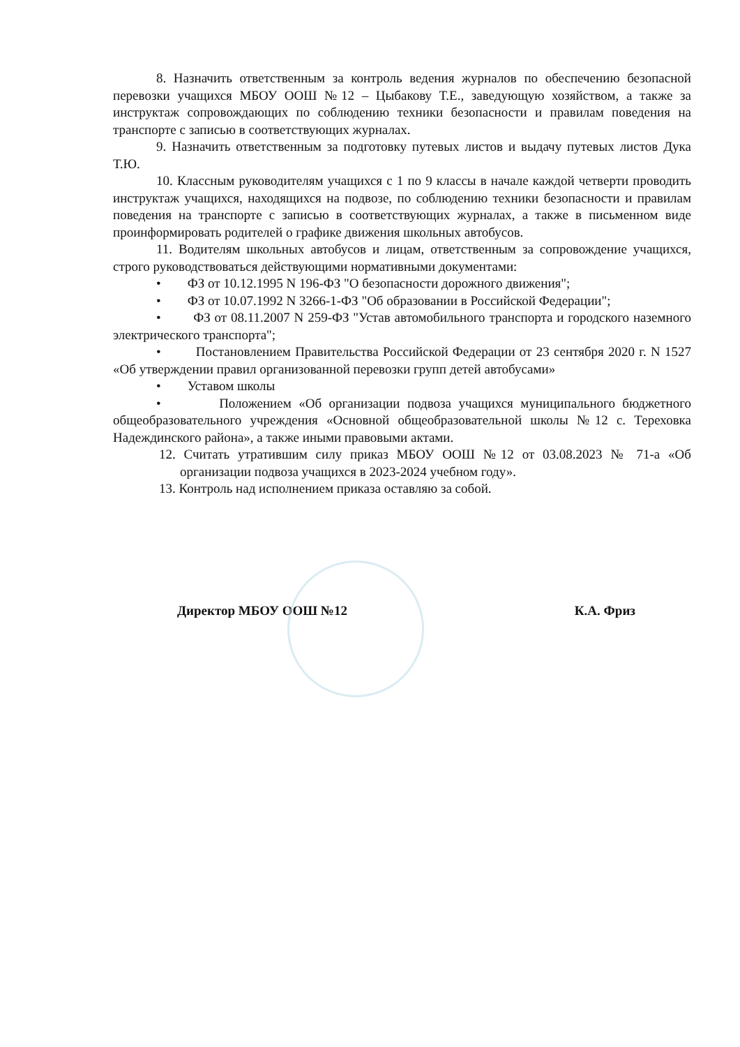8. Назначить ответственным за контроль ведения журналов по обеспечению безопасной перевозки учащихся МБОУ ООШ №12 – Цыбакову Т.Е., заведующую хозяйством, а также за инструктаж сопровождающих по соблюдению техники безопасности и правилам поведения на транспорте с записью в соответствующих журналах.
9. Назначить ответственным за подготовку путевых листов и выдачу путевых листов Дука Т.Ю.
10. Классным руководителям учащихся с 1 по 9 классы в начале каждой четверти проводить инструктаж учащихся, находящихся на подвозе, по соблюдению техники безопасности и правилам поведения на транспорте с записью в соответствующих журналах, а также в письменном виде проинформировать родителей о графике движения школьных автобусов.
11. Водителям школьных автобусов и лицам, ответственным за сопровождение учащихся, строго руководствоваться действующими нормативными документами:
• ФЗ от 10.12.1995 N 196-ФЗ "О безопасности дорожного движения";
• ФЗ от 10.07.1992 N 3266-1-ФЗ "Об образовании в Российской Федерации";
• ФЗ от 08.11.2007 N 259-ФЗ "Устав автомобильного транспорта и городского наземного электрического транспорта";
• Постановлением Правительства Российской Федерации от 23 сентября 2020 г. N 1527 «Об утверждении правил организованной перевозки групп детей автобусами»
• Уставом школы
• Положением «Об организации подвоза учащихся муниципального бюджетного общеобразовательного учреждения «Основной общеобразовательной школы №12 с. Тереховка Надеждинского района», а также иными правовыми актами.
12. Считать утратившим силу приказ МБОУ ООШ №12 от 03.08.2023 № 71-а «Об организации подвоза учащихся в 2023-2024 учебном году».
13. Контроль над исполнением приказа оставляю за собой.
Директор МБОУ ООШ №12 К.А. Фриз